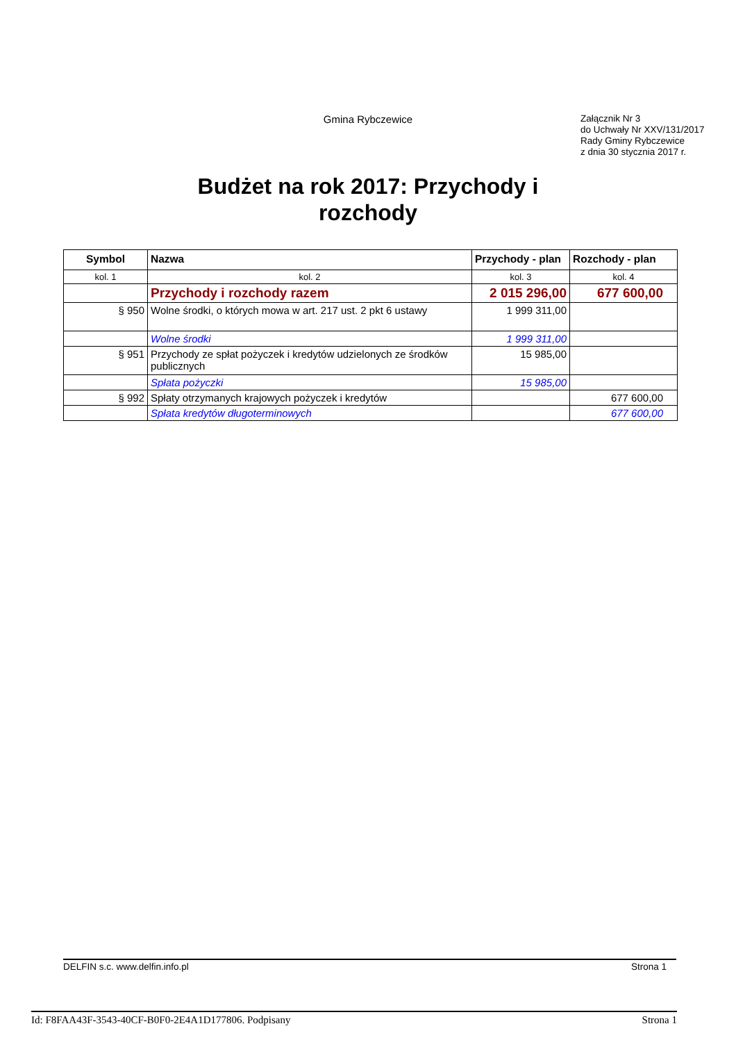Gmina Rybczewice
Załącznik Nr 3
do Uchwały Nr XXV/131/2017
Rady Gminy Rybczewice
z dnia 30 stycznia 2017 r.
Budżet na rok 2017: Przychody i
rozchody
| Symbol | Nazwa | Przychody - plan | Rozchody - plan |
| --- | --- | --- | --- |
| kol. 1 | kol. 2 | kol. 3 | kol. 4 |
| | Przychody i rozchody razem | 2 015 296,00 | 677 600,00 |
| § 950 | Wolne środki, o których mowa w art. 217 ust. 2 pkt 6 ustawy | 1 999 311,00 | |
| | Wolne środki | 1 999 311,00 | |
| § 951 | Przychody ze spłat pożyczek i kredytów udzielonych ze środków publicznych | 15 985,00 | |
| | Spłata pożyczki | 15 985,00 | |
| § 992 | Spłaty otrzymanych krajowych pożyczek i kredytów | | 677 600,00 |
| | Spłata kredytów długoterminowych | | 677 600,00 |
DELFIN s.c. www.delfin.info.pl Strona 1
Id: F8FAA43F-3543-40CF-B0F0-2E4A1D177806. Podpisany Strona 1